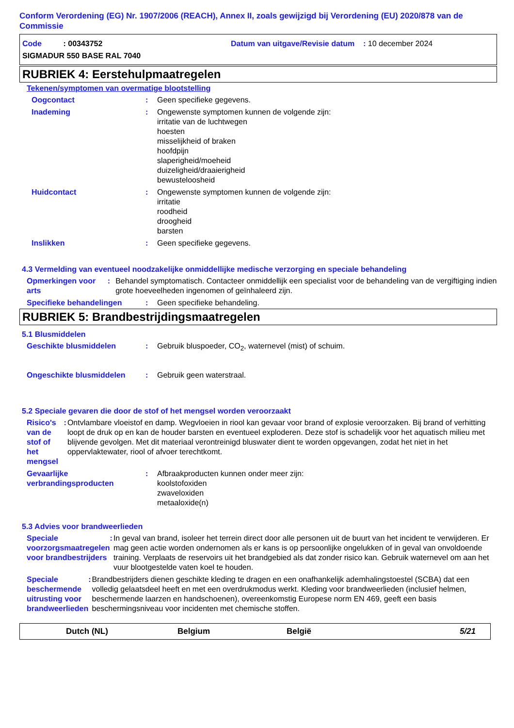Conform Verordening (EG) Nr. 1907/2006 (REACH), Annex II, zoals gewijzigd bij Verordening (EU) 2020/878 van de Commissie
Code : 00343752 Datum van uitgave/Revisie datum : 10 december 2024
SIGMADUR 550 BASE RAL 7040
RUBRIEK 4: Eerstehulpmaatregelen
Tekenen/symptomen van overmatige blootstelling
Oogcontact : Geen specifieke gegevens.
Inademing : Ongewenste symptomen kunnen de volgende zijn:
irritatie van de luchtwegen
hoesten
misselijkheid of braken
hoofdpijn
slaperigheid/moeheid
duizeligheid/draaierigheid
bewusteloosheid
Huidcontact : Ongewenste symptomen kunnen de volgende zijn:
irritatie
roodheid
droogheid
barsten
Inslikken : Geen specifieke gegevens.
4.3 Vermelding van eventueel noodzakelijke onmiddellijke medische verzorging en speciale behandeling
Opmerkingen voor arts : Behandel symptomatisch. Contacteer onmiddellijk een specialist voor de behandeling van de vergiftiging indien grote hoeveelheden ingenomen of geïnhaleerd zijn.
Specifieke behandelingen : Geen specifieke behandeling.
RUBRIEK 5: Brandbestrijdingsmaatregelen
5.1 Blusmiddelen
Geschikte blusmiddelen : Gebruik bluspoeder, CO<sub>2</sub>, waternevel (mist) of schuim.
Ongeschikte blusmiddelen : Gebruik geen waterstraal.
5.2 Speciale gevaren die door de stof of het mengsel worden veroorzaakt
Risico's van de stof of het mengsel
: Ontvlambare vloeistof en damp. Wegvloeien in riool kan gevaar voor brand of explosie veroorzaken. Bij brand of verhitting loopt de druk op en kan de houder barsten en eventueel exploderen. Deze stof is schadelijk voor het aquatisch milieu met blijvende gevolgen. Met dit materiaal verontreinigd bluswater dient te worden opgevangen, zodat het niet in het oppervlaktewater, riool of afvoer terechtkomt.
Gevaarlijke verbrandingsproducten
: Afbraakproducten kunnen onder meer zijn:
koolstofoxiden
zwaveloxiden
metaaloxide(n)
5.3 Advies voor brandweerlieden
Speciale voorzorgsmaatregelen voor brandbestrijders
: In geval van brand, isoleer het terrein direct door alle personen uit de buurt van het incident te verwijderen. Er mag geen actie worden ondernomen als er kans is op persoonlijke ongelukken of in geval van onvoldoende training. Verplaats de reservoirs uit het brandgebied als dat zonder risico kan. Gebruik waternevel om aan het vuur blootgestelde vaten koel te houden.
Speciale beschermende uitrusting voor brandweerlieden
: Brandbestrijders dienen geschikte kleding te dragen en een onafhankelijk ademhalingstoestel (SCBA) dat een volledig gelaatsdeel heeft en met een overdrukmodus werkt. Kleding voor brandweerlieden (inclusief helmen, beschermende laarzen en handschoenen), overeenkomstig Europese norm EN 469, geeft een basis beschermingsniveau voor incidenten met chemische stoffen.
Dutch (NL) Belgium België 5/21